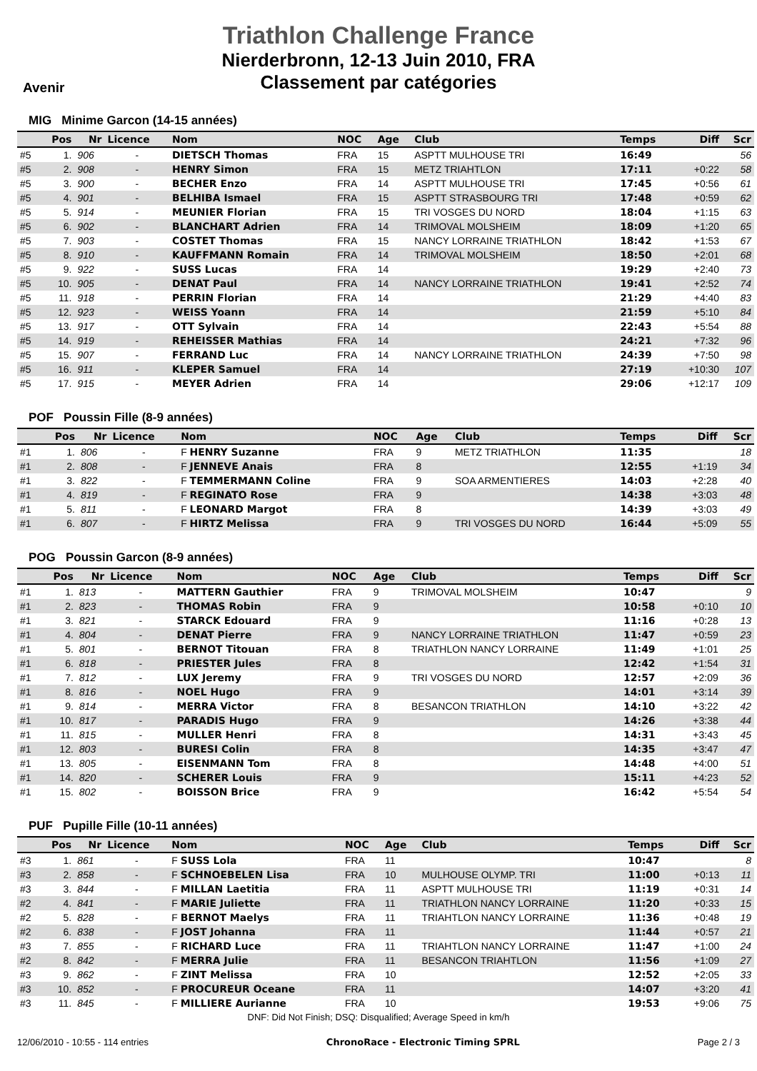Triathlon Challenge France
Nierderbronn, 12-13 Juin 2010, FRA
Classement par catégories
Avenir
MIG Minime Garcon (14-15 années)
| | Pos | Nr | Licence | Nom | NOC | Age | Club | Temps | Diff | Scr |
| --- | --- | --- | --- | --- | --- | --- | --- | --- | --- | --- |
| #5 | 1. | 906 | - | DIETSCH Thomas | FRA | 15 | ASPTT MULHOUSE TRI | 16:49 | | 56 |
| #5 | 2. | 908 | - | HENRY Simon | FRA | 15 | METZ TRIAHTLON | 17:11 | +0:22 | 58 |
| #5 | 3. | 900 | - | BECHER Enzo | FRA | 14 | ASPTT MULHOUSE TRI | 17:45 | +0:56 | 61 |
| #5 | 4. | 901 | - | BELHIBA Ismael | FRA | 15 | ASPTT STRASBOURG TRI | 17:48 | +0:59 | 62 |
| #5 | 5. | 914 | - | MEUNIER Florian | FRA | 15 | TRI VOSGES DU NORD | 18:04 | +1:15 | 63 |
| #5 | 6. | 902 | - | BLANCHART Adrien | FRA | 14 | TRIMOVAL MOLSHEIM | 18:09 | +1:20 | 65 |
| #5 | 7. | 903 | - | COSTET Thomas | FRA | 15 | NANCY LORRAINE TRIATHLON | 18:42 | +1:53 | 67 |
| #5 | 8. | 910 | - | KAUFFMANN Romain | FRA | 14 | TRIMOVAL MOLSHEIM | 18:50 | +2:01 | 68 |
| #5 | 9. | 922 | - | SUSS Lucas | FRA | 14 | | 19:29 | +2:40 | 73 |
| #5 | 10. | 905 | - | DENAT Paul | FRA | 14 | NANCY LORRAINE TRIATHLON | 19:41 | +2:52 | 74 |
| #5 | 11. | 918 | - | PERRIN Florian | FRA | 14 | | 21:29 | +4:40 | 83 |
| #5 | 12. | 923 | - | WEISS Yoann | FRA | 14 | | 21:59 | +5:10 | 84 |
| #5 | 13. | 917 | - | OTT Sylvain | FRA | 14 | | 22:43 | +5:54 | 88 |
| #5 | 14. | 919 | - | REHEISSER Mathias | FRA | 14 | | 24:21 | +7:32 | 96 |
| #5 | 15. | 907 | - | FERRAND Luc | FRA | 14 | NANCY LORRAINE TRIATHLON | 24:39 | +7:50 | 98 |
| #5 | 16. | 911 | - | KLEPER Samuel | FRA | 14 | | 27:19 | +10:30 | 107 |
| #5 | 17. | 915 | - | MEYER Adrien | FRA | 14 | | 29:06 | +12:17 | 109 |
POF Poussin Fille (8-9 années)
| | Pos | Nr | Licence | Nom | NOC | Age | Club | Temps | Diff | Scr |
| --- | --- | --- | --- | --- | --- | --- | --- | --- | --- | --- |
| #1 | 1. | 806 | - | F HENRY Suzanne | FRA | 9 | METZ TRIATHLON | 11:35 | | 18 |
| #1 | 2. | 808 | - | F JENNEVE Anais | FRA | 8 | | 12:55 | +1:19 | 34 |
| #1 | 3. | 822 | - | F TEMMERMANN Coline | FRA | 9 | SOA ARMENTIERES | 14:03 | +2:28 | 40 |
| #1 | 4. | 819 | - | F REGINATO Rose | FRA | 9 | | 14:38 | +3:03 | 48 |
| #1 | 5. | 811 | - | F LEONARD Margot | FRA | 8 | | 14:39 | +3:03 | 49 |
| #1 | 6. | 807 | - | F HIRTZ Melissa | FRA | 9 | TRI VOSGES DU NORD | 16:44 | +5:09 | 55 |
POG Poussin Garcon (8-9 années)
| | Pos | Nr | Licence | Nom | NOC | Age | Club | Temps | Diff | Scr |
| --- | --- | --- | --- | --- | --- | --- | --- | --- | --- | --- |
| #1 | 1. | 813 | - | MATTERN Gauthier | FRA | 9 | TRIMOVAL MOLSHEIM | 10:47 | | 9 |
| #1 | 2. | 823 | - | THOMAS Robin | FRA | 9 | | 10:58 | +0:10 | 10 |
| #1 | 3. | 821 | - | STARCK Edouard | FRA | 9 | | 11:16 | +0:28 | 13 |
| #1 | 4. | 804 | - | DENAT Pierre | FRA | 9 | NANCY LORRAINE TRIATHLON | 11:47 | +0:59 | 23 |
| #1 | 5. | 801 | - | BERNOT Titouan | FRA | 8 | TRIATHLON NANCY LORRAINE | 11:49 | +1:01 | 25 |
| #1 | 6. | 818 | - | PRIESTER Jules | FRA | 8 | | 12:42 | +1:54 | 31 |
| #1 | 7. | 812 | - | LUX Jeremy | FRA | 9 | TRI VOSGES DU NORD | 12:57 | +2:09 | 36 |
| #1 | 8. | 816 | - | NOEL Hugo | FRA | 9 | | 14:01 | +3:14 | 39 |
| #1 | 9. | 814 | - | MERRA Victor | FRA | 8 | BESANCON TRIATHLON | 14:10 | +3:22 | 42 |
| #1 | 10. | 817 | - | PARADIS Hugo | FRA | 9 | | 14:26 | +3:38 | 44 |
| #1 | 11. | 815 | - | MULLER Henri | FRA | 8 | | 14:31 | +3:43 | 45 |
| #1 | 12. | 803 | - | BURESI Colin | FRA | 8 | | 14:35 | +3:47 | 47 |
| #1 | 13. | 805 | - | EISENMANN Tom | FRA | 8 | | 14:48 | +4:00 | 51 |
| #1 | 14. | 820 | - | SCHERER Louis | FRA | 9 | | 15:11 | +4:23 | 52 |
| #1 | 15. | 802 | - | BOISSON Brice | FRA | 9 | | 16:42 | +5:54 | 54 |
PUF Pupille Fille (10-11 années)
| | Pos | Nr | Licence | Nom | NOC | Age | Club | Temps | Diff | Scr |
| --- | --- | --- | --- | --- | --- | --- | --- | --- | --- | --- |
| #3 | 1. | 861 | - | F SUSS Lola | FRA | 11 | | 10:47 | | 8 |
| #3 | 2. | 858 | - | F SCHNOEBELEN Lisa | FRA | 10 | MULHOUSE OLYMP. TRI | 11:00 | +0:13 | 11 |
| #3 | 3. | 844 | - | F MILLAN Laetitia | FRA | 11 | ASPTT MULHOUSE TRI | 11:19 | +0:31 | 14 |
| #2 | 4. | 841 | - | F MARIE Juliette | FRA | 11 | TRIATHLON NANCY LORRAINE | 11:20 | +0:33 | 15 |
| #2 | 5. | 828 | - | F BERNOT Maelys | FRA | 11 | TRIAHTLON NANCY LORRAINE | 11:36 | +0:48 | 19 |
| #2 | 6. | 838 | - | F JOST Johanna | FRA | 11 | | 11:44 | +0:57 | 21 |
| #3 | 7. | 855 | - | F RICHARD Luce | FRA | 11 | TRIAHTLON NANCY LORRAINE | 11:47 | +1:00 | 24 |
| #2 | 8. | 842 | - | F MERRA Julie | FRA | 11 | BESANCON TRIAHTLON | 11:56 | +1:09 | 27 |
| #3 | 9. | 862 | - | F ZINT Melissa | FRA | 10 | | 12:52 | +2:05 | 33 |
| #3 | 10. | 852 | - | F PROCUREUR Oceane | FRA | 11 | | 14:07 | +3:20 | 41 |
| #3 | 11. | 845 | - | F MILLIERE Aurianne | FRA | 10 | | 19:53 | +9:06 | 75 |
DNF: Did Not Finish; DSQ: Disqualified; Average Speed in km/h
12/06/2010 - 10:55 - 114 entries ChronoRace - Electronic Timing SPRL Page 2 / 3